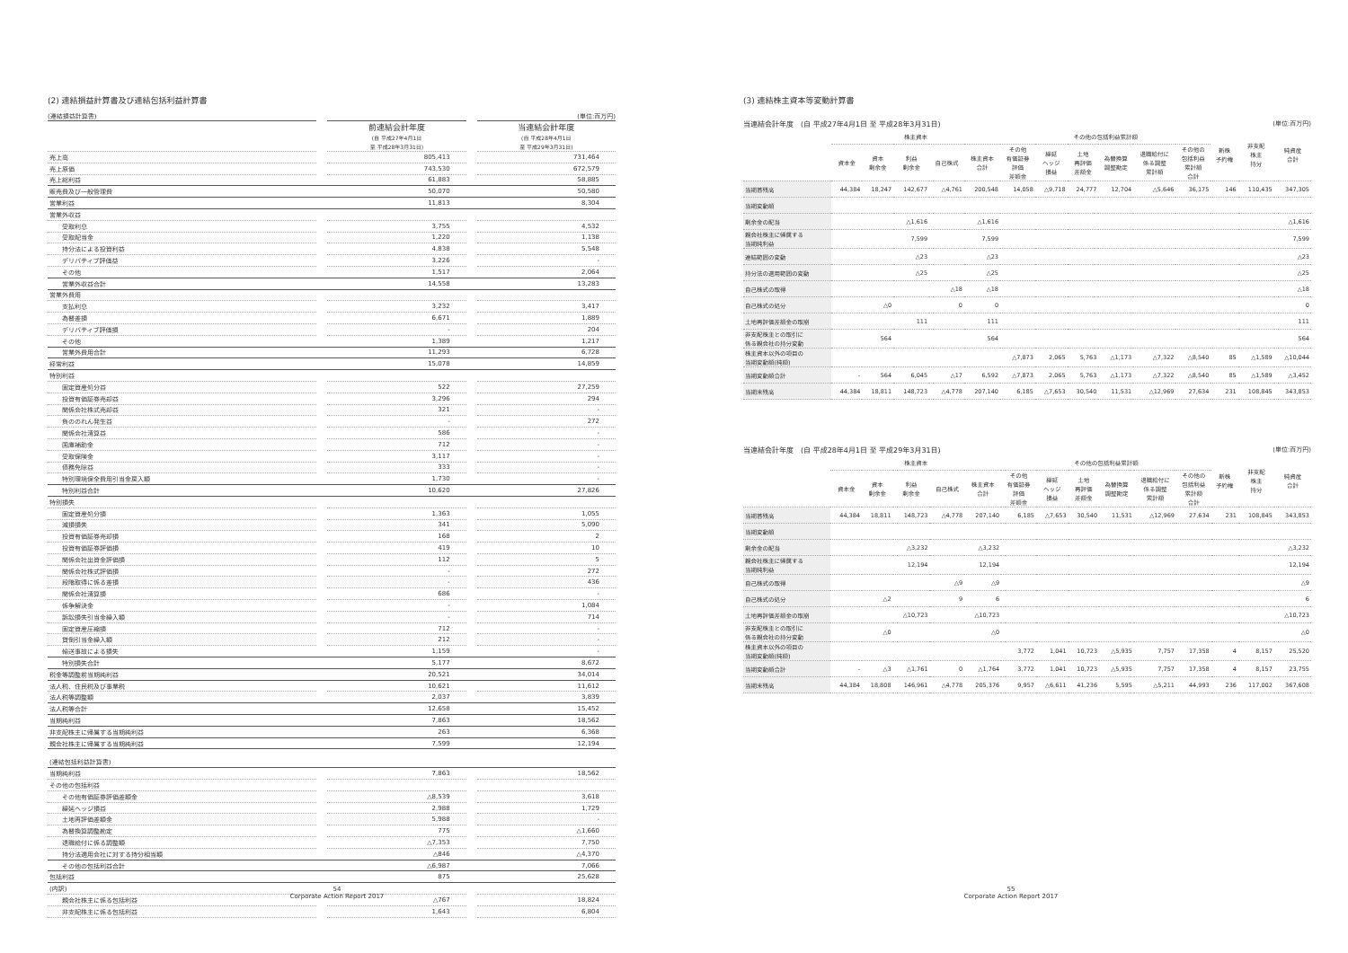(2) 連結損益計算書及び連結包括利益計算書
(連結損益計算書) (単位:百万円)
| | | 前連結会計年度 (自 平成27年4月1日 至 平成28年3月31日) | | 当連結会計年度 (自 平成28年4月1日 至 平成29年3月31日) |
| --- | --- | --- | --- | --- |
| 売上高 | | 805,413 | | 731,464 |
| 売上原価 | | 743,530 | | 672,579 |
| 売上総利益 | | 61,883 | | 58,885 |
| 販売費及び一般管理費 | | 50,070 | | 50,580 |
| 営業利益 | | 11,813 | | 8,304 |
| 営業外収益 | | | | |
| 受取利息 | | 3,755 | | 4,532 |
| 受取配当金 | | 1,220 | | 1,138 |
| 持分法による投資利益 | | 4,838 | | 5,548 |
| デリバティブ評価益 | | 3,226 | | - |
| その他 | | 1,517 | | 2,064 |
| 営業外収益合計 | | 14,558 | | 13,283 |
| 営業外費用 | | | | |
| 支払利息 | | 3,232 | | 3,417 |
| 為替差損 | | 6,671 | | 1,889 |
| デリバティブ評価損 | | - | | 204 |
| その他 | | 1,389 | | 1,217 |
| 営業外費用合計 | | 11,293 | | 6,728 |
| 経常利益 | | 15,078 | | 14,859 |
| 特別利益 | | | | |
| 固定資産処分益 | | 522 | | 27,259 |
| 投資有価証券売却益 | | 3,296 | | 294 |
| 関係会社株式売却益 | | 321 | | - |
| 負ののれん発生益 | | - | | 272 |
| 関係会社清算益 | | 586 | | - |
| 国庫補助金 | | 712 | | - |
| 受取保険金 | | 3,117 | | - |
| 債務免除益 | | 333 | | - |
| 特別環境保全費用引当金戻入額 | | 1,730 | | - |
| 特別利益合計 | | 10,620 | | 27,826 |
| 特別損失 | | | | |
| 固定資産処分損 | | 1,363 | | 1,055 |
| 減損損失 | | 341 | | 5,090 |
| 投資有価証券売却損 | | 168 | | 2 |
| 投資有価証券評価損 | | 419 | | 10 |
| 関係会社出資金評価損 | | 112 | | 5 |
| 関係会社株式評価損 | | - | | 272 |
| 段階取得に係る差損 | | - | | 436 |
| 関係会社清算損 | | 686 | | - |
| 係争解決金 | | - | | 1,084 |
| 訴訟損失引当金繰入額 | | - | | 714 |
| 固定資産圧縮損 | | 712 | | - |
| 貸倒引当金繰入額 | | 212 | | - |
| 輸送事故による損失 | | 1,159 | | - |
| 特別損失合計 | | 5,177 | | 8,672 |
| 税金等調整前当期純利益 | | 20,521 | | 34,014 |
| 法人税、住民税及び事業税 | | 10,621 | | 11,612 |
| 法人税等調整額 | | 2,037 | | 3,839 |
| 法人税等合計 | | 12,658 | | 15,452 |
| 当期純利益 | | 7,863 | | 18,562 |
| 非支配株主に帰属する当期純利益 | | 263 | | 6,368 |
| 親会社株主に帰属する当期純利益 | | 7,599 | | 12,194 |
| (連結包括利益計算書) | | | | |
| 当期純利益 | | 7,863 | | 18,562 |
| その他の包括利益 | | | | |
| その他有価証券評価差額金 | | △8,539 | | 3,618 |
| 繰延ヘッジ損益 | | 2,988 | | 1,729 |
| 土地再評価差額金 | | 5,988 | | - |
| 為替換算調整勘定 | | 775 | | △1,660 |
| 退職給付に係る調整額 | | △7,353 | | 7,750 |
| 持分法適用会社に対する持分相当額 | | △846 | | △4,370 |
| その他の包括利益合計 | | △6,987 | | 7,066 |
| 包括利益 | | 875 | | 25,628 |
| (内訳) | | | | |
| 親会社株主に係る包括利益 | | △767 | | 18,824 |
| 非支配株主に係る包括利益 | | 1,643 | | 6,804 |
54
Corporate Action Report 2017
(3) 連結株主資本等変動計算書
当連結会計年度　(自 平成27年4月1日 至 平成28年3月31日) (単位:百万円)
| | 株主資本 | | | | | その他の包括利益累計額 | | | | | | 新株 予約権 | 非支配 株主 持分 | 純資産 合計 |
| --- | --- | --- | --- | --- | --- | --- | --- | --- | --- | --- | --- | --- | --- | --- |
| | 資本金 | 資本 剰余金 | 利益 剰余金 | 自己株式 | 株主資本 合計 | その他 有価証券 評価 差額金 | 繰延 ヘッジ 損益 | 土地 再評価 差額金 | 為替換算 調整勘定 | 退職給付に 係る調整 累計額 | その他の 包括利益 累計額 合計 | | | |
| 当期首残高 | 44,384 | 18,247 | 142,677 | △4,761 | 200,548 | 14,058 | △9,718 | 24,777 | 12,704 | △5,646 | 36,175 | 146 | 110,435 | 347,305 |
| 当期変動額 | | | | | | | | | | | | | | |
| 剰余金の配当 | | | △1,616 | | △1,616 | | | | | | | | | △1,616 |
| 親会社株主に帰属する 当期純利益 | | | 7,599 | | 7,599 | | | | | | | | | 7,599 |
| 連結範囲の変動 | | | △23 | | △23 | | | | | | | | | △23 |
| 持分法の適用範囲の変動 | | | △25 | | △25 | | | | | | | | | △25 |
| 自己株式の取得 | | | | △18 | △18 | | | | | | | | | △18 |
| 自己株式の処分 | | △0 | | 0 | 0 | | | | | | | | | 0 |
| 土地再評価差額金の取崩 | | | 111 | | 111 | | | | | | | | | 111 |
| 非支配株主との取引に 係る親会社の持分変動 | | 564 | | | 564 | | | | | | | | | 564 |
| 株主資本以外の項目の 当期変動額(純額) | | | | | | △7,873 | 2,065 | 5,763 | △1,173 | △7,322 | △8,540 | 85 | △1,589 | △10,044 |
| 当期変動額合計 | - | 564 | 6,045 | △17 | 6,592 | △7,873 | 2,065 | 5,763 | △1,173 | △7,322 | △8,540 | 85 | △1,589 | △3,452 |
| 当期末残高 | 44,384 | 18,811 | 148,723 | △4,778 | 207,140 | 6,185 | △7,653 | 30,540 | 11,531 | △12,969 | 27,634 | 231 | 108,845 | 343,853 |
当連結会計年度　(自 平成28年4月1日 至 平成29年3月31日) (単位:百万円)
| | 株主資本 | | | | | その他の包括利益累計額 | | | | | | 新株 予約権 | 非支配 株主 持分 | 純資産 合計 |
| --- | --- | --- | --- | --- | --- | --- | --- | --- | --- | --- | --- | --- | --- | --- |
| | 資本金 | 資本 剰余金 | 利益 剰余金 | 自己株式 | 株主資本 合計 | その他 有価証券 評価 差額金 | 繰延 ヘッジ 損益 | 土地 再評価 差額金 | 為替換算 調整勘定 | 退職給付に 係る調整 累計額 | その他の 包括利益 累計額 合計 | | | |
| 当期首残高 | 44,384 | 18,811 | 148,723 | △4,778 | 207,140 | 6,185 | △7,653 | 30,540 | 11,531 | △12,969 | 27,634 | 231 | 108,845 | 343,853 |
| 当期変動額 | | | | | | | | | | | | | | |
| 剰余金の配当 | | | △3,232 | | △3,232 | | | | | | | | | △3,232 |
| 親会社株主に帰属する 当期純利益 | | | 12,194 | | 12,194 | | | | | | | | | 12,194 |
| 自己株式の取得 | | | | △9 | △9 | | | | | | | | | △9 |
| 自己株式の処分 | | △2 | | 9 | 6 | | | | | | | | | 6 |
| 土地再評価差額金の取崩 | | | △10,723 | | △10,723 | | | | | | | | | △10,723 |
| 非支配株主との取引に 係る親会社の持分変動 | | △0 | | | △0 | | | | | | | | | △0 |
| 株主資本以外の項目の 当期変動額(純額) | | | | | | 3,772 | 1,041 | 10,723 | △5,935 | 7,757 | 17,358 | 4 | 8,157 | 25,520 |
| 当期変動額合計 | - | △3 | △1,761 | 0 | △1,764 | 3,772 | 1,041 | 10,723 | △5,935 | 7,757 | 17,358 | 4 | 8,157 | 23,755 |
| 当期末残高 | 44,384 | 18,808 | 146,961 | △4,778 | 205,376 | 9,957 | △6,611 | 41,236 | 5,595 | △5,211 | 44,993 | 236 | 117,002 | 367,608 |
55
Corporate Action Report 2017